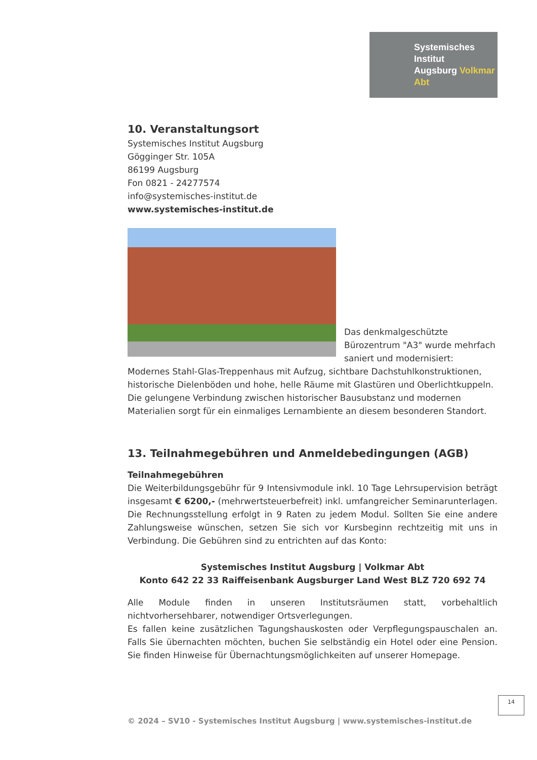Systemisches Institut
Augsburg Volkmar Abt
10. Veranstaltungsort
Systemisches Institut Augsburg
Gögginger Str. 105A
86199 Augsburg
Fon 0821 - 24277574
info@systemisches-institut.de
www.systemisches-institut.de
Das denkmalgeschützte Bürozentrum "A3" wurde mehrfach saniert und modernisiert: Modernes Stahl-Glas-Treppenhaus mit Aufzug, sichtbare Dachstuhlkonstruktionen, historische Dielenböden und hohe, helle Räume mit Glastüren und Oberlichtkuppeln. Die gelungene Verbindung zwischen historischer Bausubstanz und modernen Materialien sorgt für ein einmaliges Lernambiente an diesem besonderen Standort.
13. Teilnahmegebühren und Anmeldebedingungen (AGB)
Teilnahmegebühren
Die Weiterbildungsgebühr für 9 Intensivmodule inkl. 10 Tage Lehrsupervision beträgt insgesamt € 6200,- (mehrwertsteuerbefreit) inkl. umfangreicher Seminarunterlagen. Die Rechnungsstellung erfolgt in 9 Raten zu jedem Modul. Sollten Sie eine andere Zahlungsweise wünschen, setzen Sie sich vor Kursbeginn rechtzeitig mit uns in Verbindung. Die Gebühren sind zu entrichten auf das Konto:
Systemisches Institut Augsburg | Volkmar Abt
Konto 642 22 33 Raiffeisenbank Augsburger Land West BLZ 720 692 74
Alle Module finden in unseren Institutsräumen statt, vorbehaltlich nichtvorhersehbarer, notwendiger Ortsverlegungen.
Es fallen keine zusätzlichen Tagungshauskosten oder Verpflegungspauschalen an. Falls Sie übernachten möchten, buchen Sie selbständig ein Hotel oder eine Pension. Sie finden Hinweise für Übernachtungsmöglichkeiten auf unserer Homepage.
14
© 2024 – SV10 - Systemisches Institut Augsburg | www.systemisches-institut.de